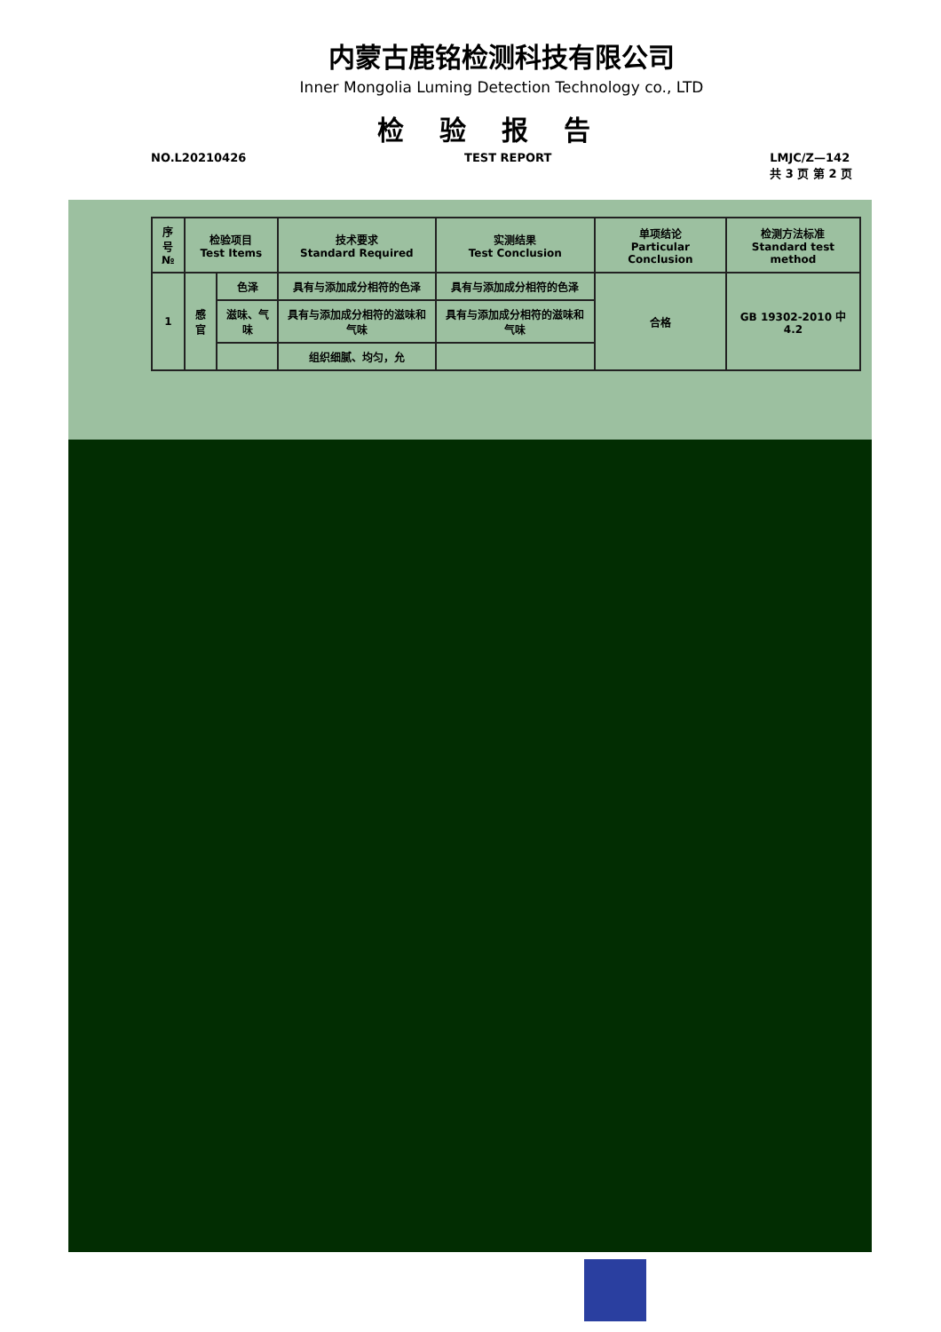内蒙古鹿铭检测科技有限公司
Inner Mongolia Luming Detection Technology co., LTD
检验报告
NO.L20210426 TEST REPORT LMJC/Z—142
共 3 页 第 2 页
| 序号 № | 检验项目 Test Items | | 技术要求 Standard Required | 实测结果 Test Conclusion | 单项结论 Particular Conclusion | 检测方法标准 Standard test method |
| --- | --- | --- | --- | --- | --- | --- |
| 1 | 感官 | 色泽 | 具有与添加成分相符的色泽 | 具有与添加成分相符的色泽 | 合格 | GB 19302-2010 中 4.2 |
| | | 滋味、气味 | 具有与添加成分相符的滋味和气味 | 具有与添加成分相符的滋味和气味 | | |
| | | | 组织细腻、均匀，允 | | | |